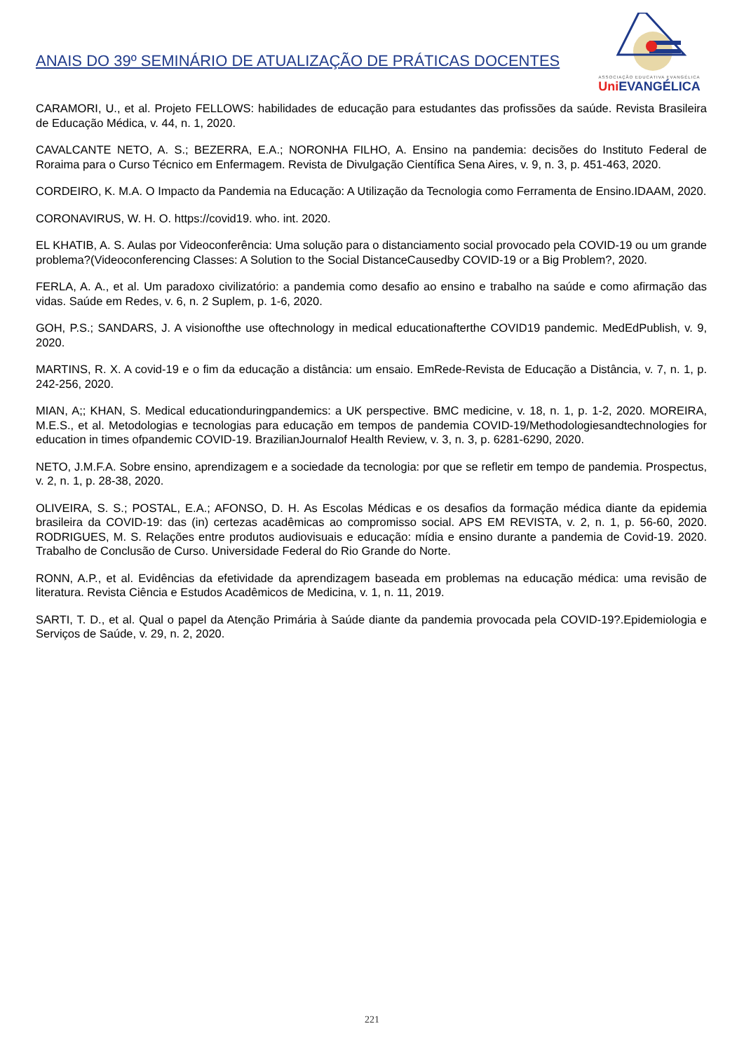ANAIS DO 39º SEMINÁRIO DE ATUALIZAÇÃO DE PRÁTICAS DOCENTES
ASSOCIAÇÃO EDUCATIVA EVANGÉLICA
Uni EVANGÉLICA
CARAMORI, U., et al. Projeto FELLOWS: habilidades de educação para estudantes das profissões da saúde. Revista Brasileira de Educação Médica, v. 44, n. 1, 2020.
CAVALCANTE NETO, A. S.; BEZERRA, E.A.; NORONHA FILHO, A. Ensino na pandemia: decisões do Instituto Federal de Roraima para o Curso Técnico em Enfermagem. Revista de Divulgação Científica Sena Aires, v. 9, n. 3, p. 451-463, 2020.
CORDEIRO, K. M.A. O Impacto da Pandemia na Educação: A Utilização da Tecnologia como Ferramenta de Ensino.IDAAM, 2020.
CORONAVIRUS, W. H. O. https://covid19. who. int. 2020.
EL KHATIB, A. S. Aulas por Videoconferência: Uma solução para o distanciamento social provocado pela COVID-19 ou um grande problema?(Videoconferencing Classes: A Solution to the Social DistanceCausedby COVID-19 or a Big Problem?, 2020.
FERLA, A. A., et al. Um paradoxo civilizatório: a pandemia como desafio ao ensino e trabalho na saúde e como afirmação das vidas. Saúde em Redes, v. 6, n. 2 Suplem, p. 1-6, 2020.
GOH, P.S.; SANDARS, J. A visionofthe use oftechnology in medical educationafterthe COVID19 pandemic. MedEdPublish, v. 9, 2020.
MARTINS, R. X. A covid-19 e o fim da educação a distância: um ensaio. EmRede-Revista de Educação a Distância, v. 7, n. 1, p. 242-256, 2020.
MIAN, A;; KHAN, S. Medical educationduringpandemics: a UK perspective. BMC medicine, v. 18, n. 1, p. 1-2, 2020. MOREIRA, M.E.S., et al. Metodologias e tecnologias para educação em tempos de pandemia COVID-19/Methodologiesandtechnologies for education in times ofpandemic COVID-19. BrazilianJournalof Health Review, v. 3, n. 3, p. 6281-6290, 2020.
NETO, J.M.F.A. Sobre ensino, aprendizagem e a sociedade da tecnologia: por que se refletir em tempo de pandemia. Prospectus, v. 2, n. 1, p. 28-38, 2020.
OLIVEIRA, S. S.; POSTAL, E.A.; AFONSO, D. H. As Escolas Médicas e os desafios da formação médica diante da epidemia brasileira da COVID-19: das (in) certezas acadêmicas ao compromisso social. APS EM REVISTA, v. 2, n. 1, p. 56-60, 2020. RODRIGUES, M. S. Relações entre produtos audiovisuais e educação: mídia e ensino durante a pandemia de Covid-19. 2020. Trabalho de Conclusão de Curso. Universidade Federal do Rio Grande do Norte.
RONN, A.P., et al. Evidências da efetividade da aprendizagem baseada em problemas na educação médica: uma revisão de literatura. Revista Ciência e Estudos Acadêmicos de Medicina, v. 1, n. 11, 2019.
SARTI, T. D., et al. Qual o papel da Atenção Primária à Saúde diante da pandemia provocada pela COVID-19?.Epidemiologia e Serviços de Saúde, v. 29, n. 2, 2020.
221